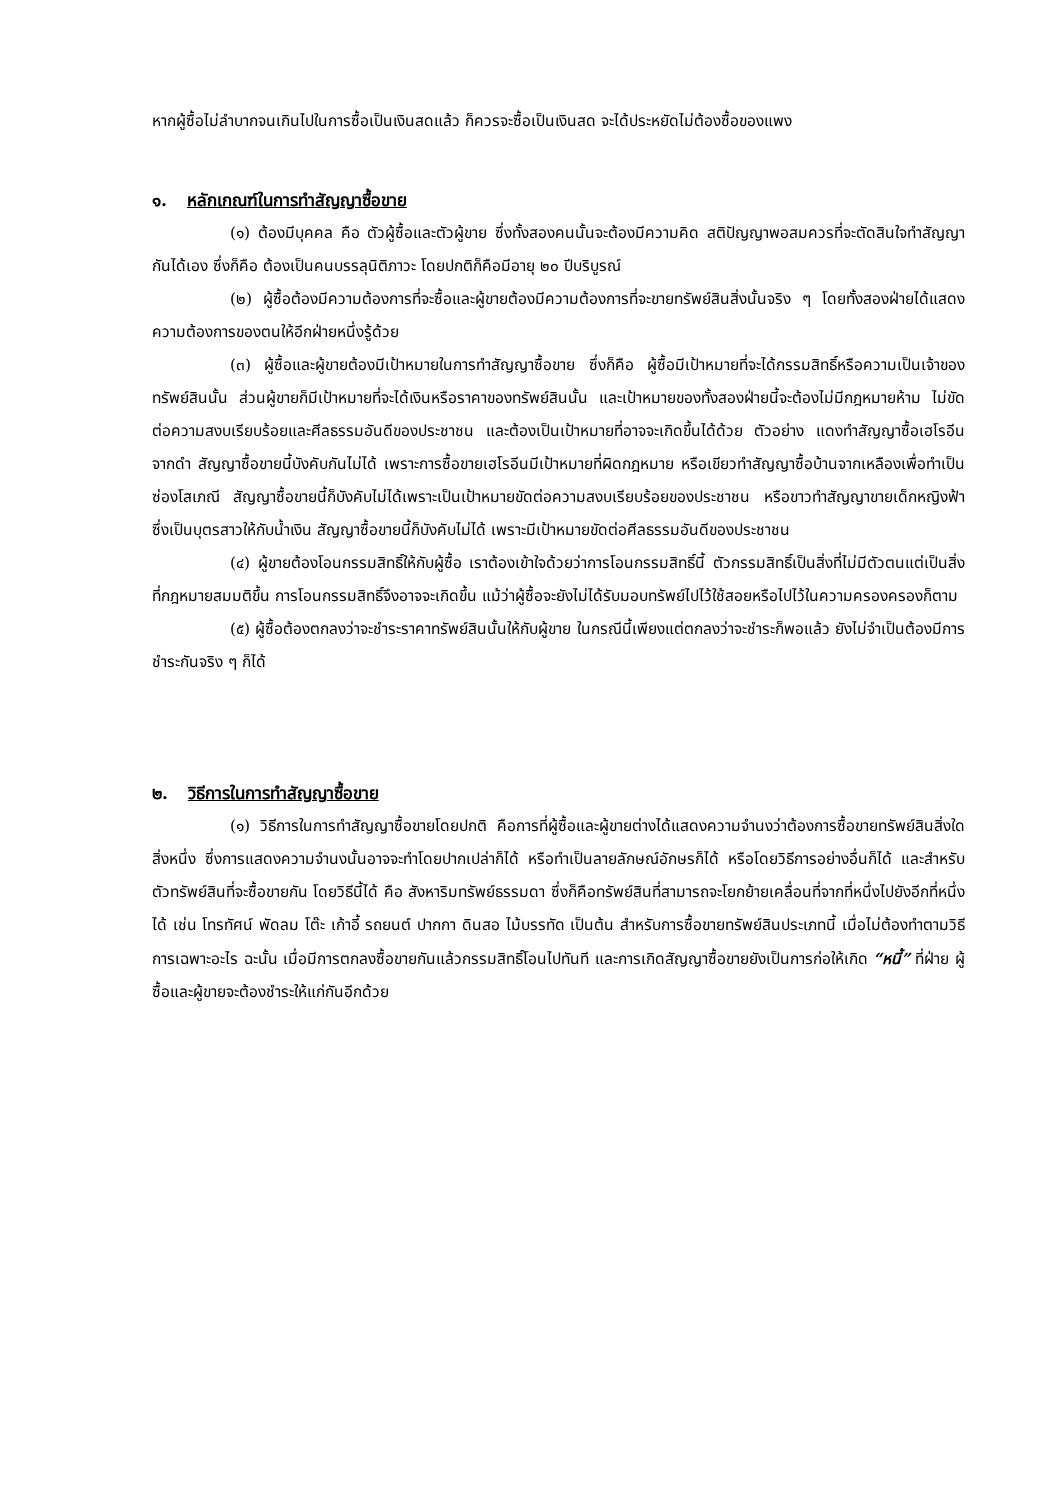หากผู้ซื้อไม่ลำบากจนเกินไปในการซื้อเป็นเงินสดแล้ว ก็ควรจะซื้อเป็นเงินสด จะได้ประหยัดไม่ต้องซื้อของแพง
๑. หลักเกณฑ์ในการทำสัญญาซื้อขาย
(๑) ต้องมีบุคคล คือ ตัวผู้ซื้อและตัวผู้ขาย ซึ่งทั้งสองคนนั้นจะต้องมีความคิด สติปัญญาพอสมควรที่จะตัดสินใจทำสัญญากันได้เอง ซึ่งก็คือ ต้องเป็นคนบรรลุนิติภาวะ โดยปกติก็คือมีอายุ ๒๐ ปีบริบูรณ์
(๒) ผู้ซื้อต้องมีความต้องการที่จะซื้อและผู้ขายต้องมีความต้องการที่จะขายทรัพย์สินสิ่งนั้นจริง ๆ โดยทั้งสองฝ่ายได้แสดงความต้องการของตนให้อีกฝ่ายหนึ่งรู้ด้วย
(๓) ผู้ซื้อและผู้ขายต้องมีเป้าหมายในการทำสัญญาซื้อขาย ซึ่งก็คือ ผู้ซื้อมีเป้าหมายที่จะได้กรรมสิทธิ์หรือความเป็นเจ้าของทรัพย์สินนั้น ส่วนผู้ขายก็มีเป้าหมายที่จะได้เงินหรือราคาของทรัพย์สินนั้น และเป้าหมายของทั้งสองฝ่ายนี้จะต้องไม่มีกฎหมายห้าม ไม่ขัดต่อความสงบเรียบร้อยและศีลธรรมอันดีของประชาชน และต้องเป็นเป้าหมายที่อาจจะเกิดขึ้นได้ด้วย ตัวอย่าง แดงทำสัญญาซื้อเฮโรอีนจากดำ สัญญาซื้อขายนี้บังคับกันไม่ได้ เพราะการซื้อขายเฮโรอีนมีเป้าหมายที่ผิดกฎหมาย หรือเขียวทำสัญญาซื้อบ้านจากเหลืองเพื่อทำเป็นซ่องโสเภณี สัญญาซื้อขายนี้ก็บังคับไม่ได้เพราะเป็นเป้าหมายขัดต่อความสงบเรียบร้อยของประชาชน หรือขาวทำสัญญาขายเด็กหญิงฟ้า ซึ่งเป็นบุตรสาวให้กับน้ำเงิน สัญญาซื้อขายนี้ก็บังคับไม่ได้ เพราะมีเป้าหมายขัดต่อศีลธรรมอันดีของประชาชน
(๔) ผู้ขายต้องโอนกรรมสิทธิ์ให้กับผู้ซื้อ เราต้องเข้าใจด้วยว่าการโอนกรรมสิทธิ์นี้ ตัวกรรมสิทธิ์เป็นสิ่งที่ไม่มีตัวตนแต่เป็นสิ่งที่กฎหมายสมมติขึ้น การโอนกรรมสิทธิ์จึงอาจจะเกิดขึ้น แม้ว่าผู้ซื้อจะยังไม่ได้รับมอบทรัพย์ไปไว้ใช้สอยหรือไปไว้ในความครองครองก็ตาม
(๕) ผู้ซื้อต้องตกลงว่าจะชำระราคาทรัพย์สินนั้นให้กับผู้ขาย ในกรณีนี้เพียงแต่ตกลงว่าจะชำระก็พอแล้ว ยังไม่จำเป็นต้องมีการชำระกันจริง ๆ ก็ได้
๒. วิธีการในการทำสัญญาซื้อขาย
(๑) วิธีการในการทำสัญญาซื้อขายโดยปกติ คือการที่ผู้ซื้อและผู้ขายต่างได้แสดงความจำนงว่าต้องการซื้อขายทรัพย์สินสิ่งใดสิ่งหนึ่ง ซึ่งการแสดงความจำนงนั้นอาจจะทำโดยปากเปล่าก็ได้ หรือทำเป็นลายลักษณ์อักษรก็ได้ หรือโดยวิธีการอย่างอื่นก็ได้ และสำหรับตัวทรัพย์สินที่จะซื้อขายกัน โดยวิธีนี้ได้ คือ สังหาริมทรัพย์ธรรมดา ซึ่งก็คือทรัพย์สินที่สามารถจะโยกย้ายเคลื่อนที่จากที่หนึ่งไปยังอีกที่หนึ่งได้ เช่น โทรทัศน์ พัดลม โต๊ะ เก้าอี้ รถยนต์ ปากกา ดินสอ ไม้บรรทัด เป็นต้น สำหรับการซื้อขายทรัพย์สินประเภทนี้ เมื่อไม่ต้องทำตามวิธีการเฉพาะอะไร ฉะนั้น เมื่อมีการตกลงซื้อขายกันแล้วกรรมสิทธิ์โอนไปทันที และการเกิดสัญญาซื้อขายยังเป็นการก่อให้เกิด “หนี้” ที่ฝ่าย ผู้ซื้อและผู้ขายจะต้องชำระให้แก่กันอีกด้วย